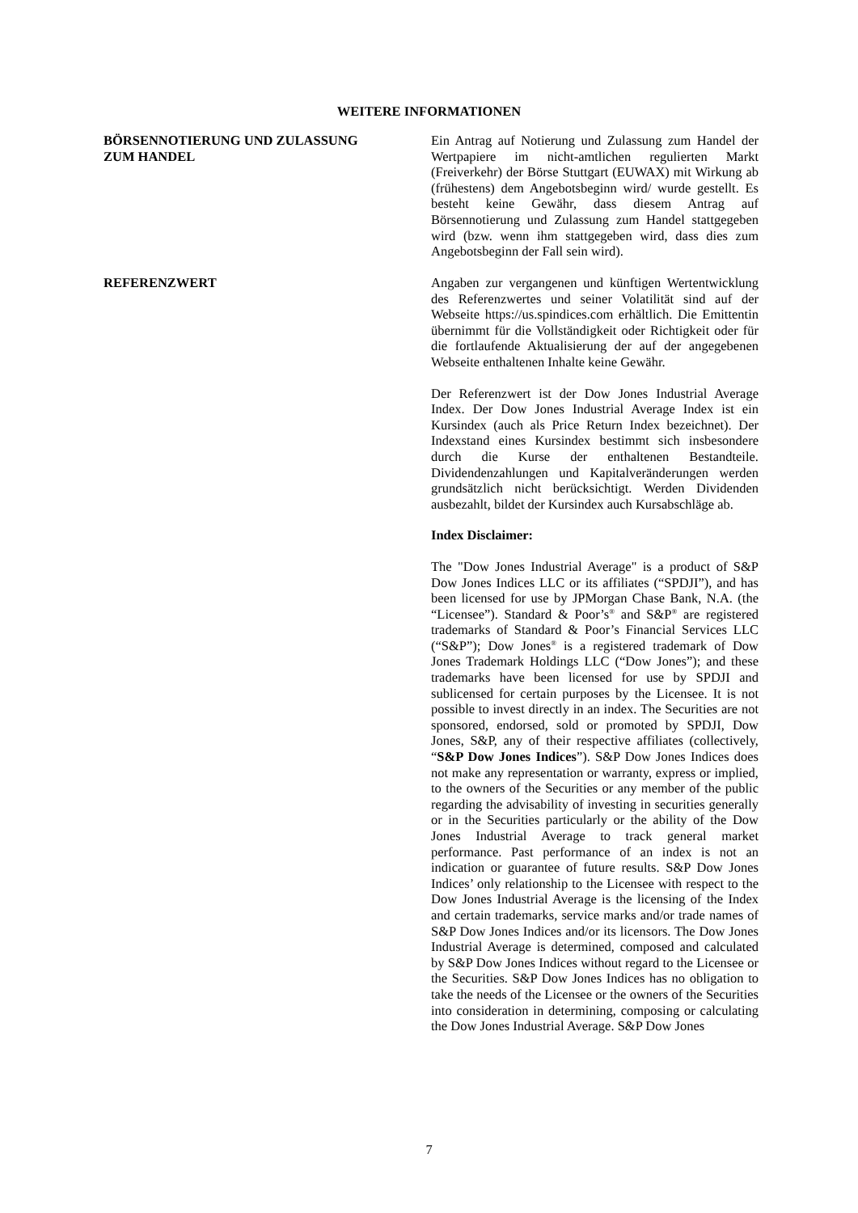WEITERE INFORMATIONEN
BÖRSENNOTIERUNG UND ZULASSUNG
ZUM HANDEL
Ein Antrag auf Notierung und Zulassung zum Handel der Wertpapiere im nicht-amtlichen regulierten Markt (Freiverkehr) der Börse Stuttgart (EUWAX) mit Wirkung ab (frühestens) dem Angebotsbeginn wird/ wurde gestellt. Es besteht keine Gewähr, dass diesem Antrag auf Börsennotierung und Zulassung zum Handel stattgegeben wird (bzw. wenn ihm stattgegeben wird, dass dies zum Angebotsbeginn der Fall sein wird).
REFERENZWERT Angaben zur vergangenen und künftigen Wertentwicklung des Referenzwertes und seiner Volatilität sind auf der Webseite https://us.spindices.com erhältlich. Die Emittentin übernimmt für die Vollständigkeit oder Richtigkeit oder für die fortlaufende Aktualisierung der auf der angegebenen Webseite enthaltenen Inhalte keine Gewähr.
Der Referenzwert ist der Dow Jones Industrial Average Index. Der Dow Jones Industrial Average Index ist ein Kursindex (auch als Price Return Index bezeichnet). Der Indexstand eines Kursindex bestimmt sich insbesondere durch die Kurse der enthaltenen Bestandteile. Dividendenzahlungen und Kapitalveränderungen werden grundsätzlich nicht berücksichtigt. Werden Dividenden ausbezahlt, bildet der Kursindex auch Kursabschläge ab.
Index Disclaimer:
The "Dow Jones Industrial Average" is a product of S&P Dow Jones Indices LLC or its affiliates (“SPDJI”), and has been licensed for use by JPMorgan Chase Bank, N.A. (the “Licensee”). Standard & Poor’s<sup>®</sup> and S&P<sup>®</sup> are registered trademarks of Standard & Poor’s Financial Services LLC (“S&P”); Dow Jones<sup>®</sup> is a registered trademark of Dow Jones Trademark Holdings LLC (“Dow Jones”); and these trademarks have been licensed for use by SPDJI and sublicensed for certain purposes by the Licensee. It is not possible to invest directly in an index. The Securities are not sponsored, endorsed, sold or promoted by SPDJI, Dow Jones, S&P, any of their respective affiliates (collectively, “S&P Dow Jones Indices”). S&P Dow Jones Indices does not make any representation or warranty, express or implied, to the owners of the Securities or any member of the public regarding the advisability of investing in securities generally or in the Securities particularly or the ability of the Dow Jones Industrial Average to track general market performance. Past performance of an index is not an indication or guarantee of future results. S&P Dow Jones Indices’ only relationship to the Licensee with respect to the Dow Jones Industrial Average is the licensing of the Index and certain trademarks, service marks and/or trade names of S&P Dow Jones Indices and/or its licensors. The Dow Jones Industrial Average is determined, composed and calculated by S&P Dow Jones Indices without regard to the Licensee or the Securities. S&P Dow Jones Indices has no obligation to take the needs of the Licensee or the owners of the Securities into consideration in determining, composing or calculating the Dow Jones Industrial Average. S&P Dow Jones
7